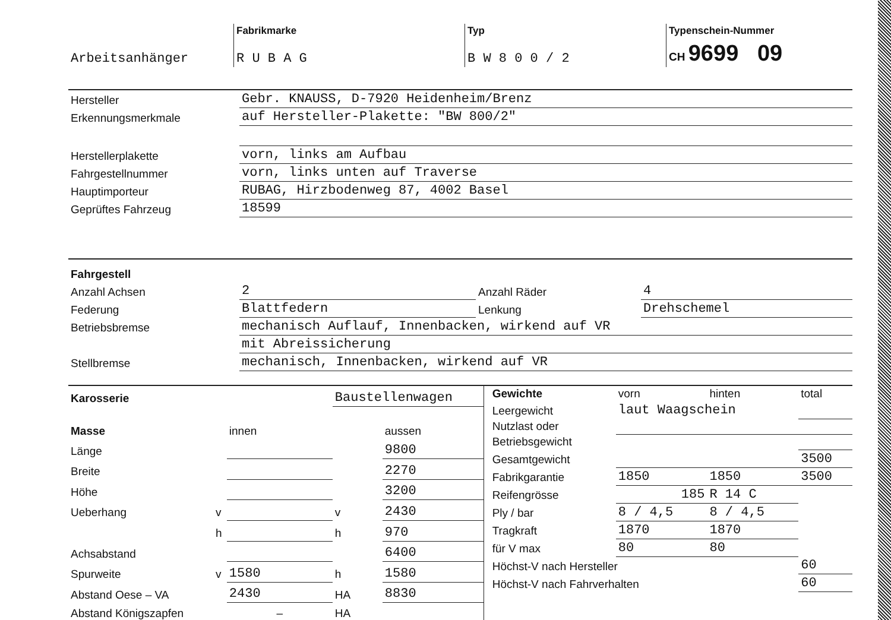| | Fabrikmarke | Typ | Typenschein-Nummer |
| Arbeitsanhänger | R U B A G | B W 8 0 0 / 2 | CH 9699 09 |
| Hersteller | Gebr. KNAUSS, D-7920 Heidenheim/Brenz |
| Erkennungsmerkmale | auf Hersteller-Plakette: "BW 800/2" |
| Herstellerplakette | vorn, links am Aufbau |
| Fahrgestellnummer | vorn, links unten auf Traverse |
| Hauptimporteur | RUBAG, Hirzbodenweg 87, 4002 Basel |
| Geprüftes Fahrzeug | 18599 |
| Fahrgestell | | | |
| Anzahl Achsen | 2 | Anzahl Räder | 4 |
| Federung | Blattfedern | Lenkung | Drehschemel |
| Betriebsbremse | mechanisch Auflauf, Innenbacken, wirkend auf VR | | |
| | mit Abreissicherung | | |
| Stellbremse | mechanisch, Innenbacken, wirkend auf VR | | |
| Karosserie | | | Baustellenwagen | |
| Masse | | innen | | aussen |
| Länge | | | | 9800 |
| Breite | | | | 2270 |
| Höhe | | | | 3200 |
| Ueberhang | v | | v | 2430 |
| | h | | h | 970 |
| Achsabstand | | | | 6400 |
| Spurweite | v | 1580 | h | 1580 |
| Abstand Oese – VA | | 2430 | HA | 8830 |
| Abstand Königszapfen | | – | HA | |
| Gewichte | vorn | hinten | total |
| Leergewicht | laut Waagschein | | |
| Nutzlast oder | | | |
| Betriebsgewicht | | | |
| Gesamtgewicht | | | 3500 |
| Fabrikgarantie | 1850 | 1850 | 3500 |
| Reifengrösse | 185 | R 14 C | |
| Ply / bar | 8 / 4,5 | 8 / 4,5 | |
| Tragkraft | 1870 | 1870 | |
| für V max | 80 | 80 | |
| Höchst-V nach Hersteller | | | 60 |
| Höchst-V nach Fahrverhalten | | | 60 |